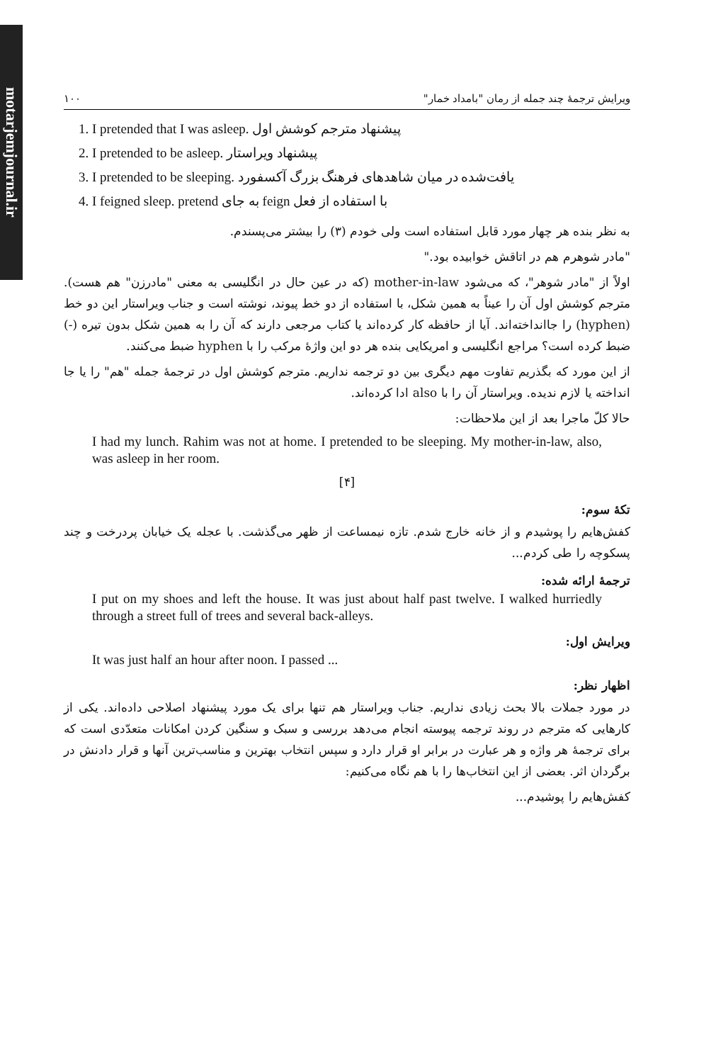motarjemjournal.ir
ویرایش ترجمهٔ چند جمله از رمان "بامداد خمار" ۱۰۰
1. I pretended that I was asleep. پیشنهاد مترجم کوشش اول
2. I pretended to be asleep. پیشنهاد ویراستار
3. I pretended to be sleeping. یافت‌شده در میان شاهدهای فرهنگ بزرگ آکسفورد
4. I feigned sleep. با استفاده از فعل feign به جای pretend
به نظر بنده هر چهار مورد قابل استفاده است ولی خودم (۳) را بیشتر می‌پسندم.
"مادر شوهرم هم در اتاقش خوابیده بود."
اولاً از "مادر شوهر"، که می‌شود mother-in-law (که در عین حال در انگلیسی به معنی "مادرزن" هم هست). مترجم کوشش اول آن را عیناً به همین شکل، با استفاده از دو خط پیوند، نوشته است و جناب ویراستار این دو خط (hyphen) را جاانداخته‌اند. آیا از حافظه کار کرده‌اند یا کتاب مرجعی دارند که آن را به همین شکل بدون تیره (-) ضبط کرده است؟ مراجع انگلیسی و امریکایی بنده هر دو این واژهٔ مرکب را با hyphen ضبط می‌کنند.
از این مورد که بگذریم تفاوت مهم دیگری بین دو ترجمه نداریم. مترجم کوشش اول در ترجمهٔ جمله "هم" را یا جا انداخته یا لازم ندیده. ویراستار آن را با also ادا کرده‌اند.
حالا کلّ ماجرا بعد از این ملاحظات:
I had my lunch. Rahim was not at home. I pretended to be sleeping. My mother-in-law, also, was asleep in her room.
[۴]
تکهٔ سوم:
کفش‌هایم را پوشیدم و از خانه خارج شدم. تازه نیمساعت از ظهر می‌گذشت. با عجله یک خیابان پردرخت و چند پسکوچه را طی کردم...
ترجمهٔ ارائه شده:
I put on my shoes and left the house. It was just about half past twelve. I walked hurriedly through a street full of trees and several back-alleys.
ویرایش اول:
It was just half an hour after noon. I passed ...
اظهار نظر:
در مورد جملات بالا بحث زیادی نداریم. جناب ویراستار هم تنها برای یک مورد پیشنهاد اصلاحی داده‌اند. یکی از کارهایی که مترجم در روند ترجمه پیوسته انجام می‌دهد بررسی و سبک و سنگین کردن امکانات متعدّدی است که برای ترجمهٔ هر واژه و هر عبارت در برابر او قرار دارد و سپس انتخاب بهترین و مناسب‌ترین آنها و قرار دادنش در برگردان اثر. بعضی از این انتخاب‌ها را با هم نگاه می‌کنیم:
کفش‌هایم را پوشیدم...